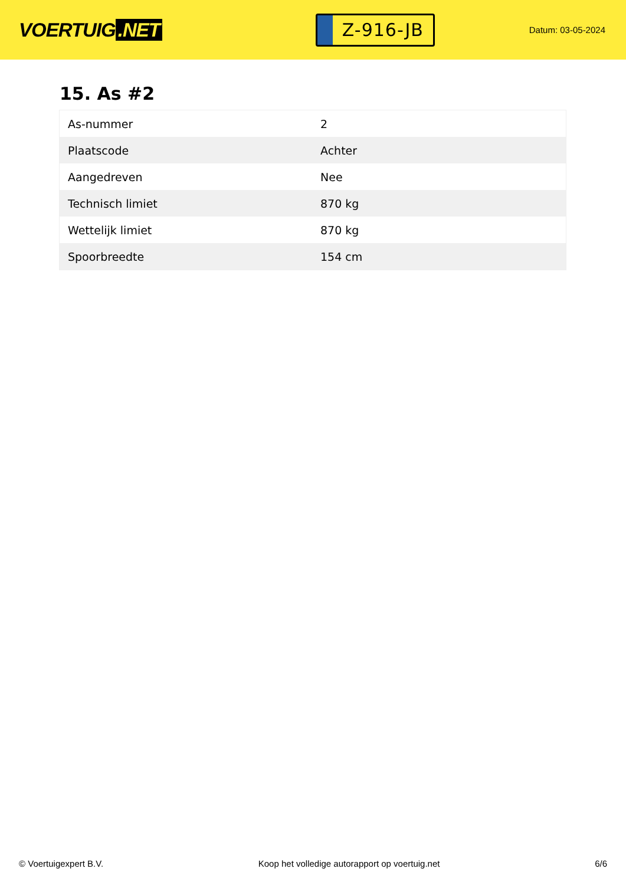VOERTUIG.NET
Z-916-JB
Datum: 03-05-2024
15. As #2
| As-nummer | 2 |
| Plaatscode | Achter |
| Aangedreven | Nee |
| Technisch limiet | 870 kg |
| Wettelijk limiet | 870 kg |
| Spoorbreedte | 154 cm |
© Voertuigexpert B.V. Koop het volledige autorapport op voertuig.net 6/6